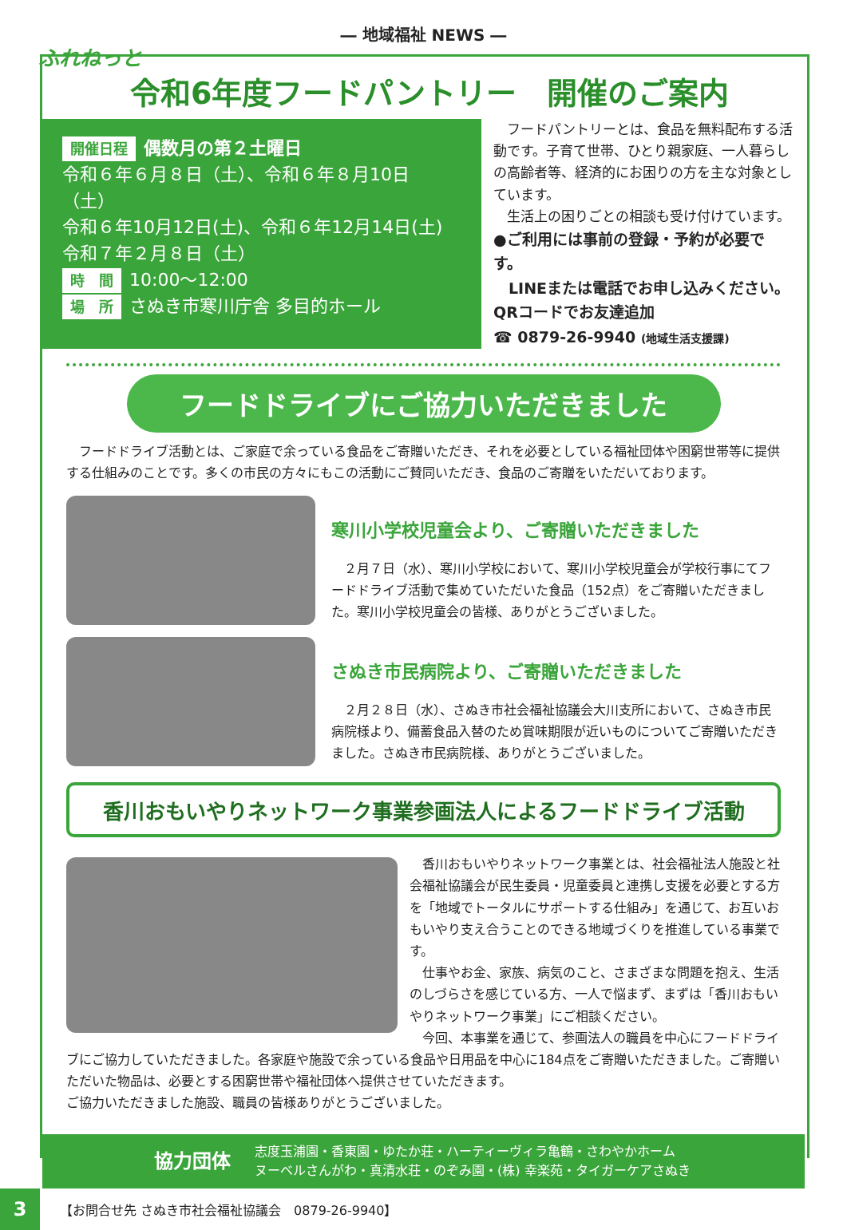― 地域福祉 NEWS ―
ふれねっと
令和6年度フードパントリー　開催のご案内
開催日程 偶数月の第２土曜日
令和６年６月８日（土）、令和６年８月10日（土）
令和６年10月12日(土)、令和６年12月14日(土)
令和７年２月８日（土）
時　間 10:00〜12:00
場　所 さぬき市寒川庁舎 多目的ホール
　フードパントリーとは、食品を無料配布する活動です。子育て世帯、ひとり親家庭、一人暮らしの高齢者等、経済的にお困りの方を主な対象としています。
　生活上の困りごとの相談も受け付けています。
●ご利用には事前の登録・予約が必要です。
　LINEまたは電話でお申し込みください。
QRコードでお友達追加
☎ 0879-26-9940 (地域生活支援課)
フードドライブにご協力いただきました
　フードドライブ活動とは、ご家庭で余っている食品をご寄贈いただき、それを必要としている福祉団体や困窮世帯等に提供する仕組みのことです。多くの市民の方々にもこの活動にご賛同いただき、食品のご寄贈をいただいております。
寒川小学校児童会より、ご寄贈いただきました
　２月７日（水）、寒川小学校において、寒川小学校児童会が学校行事にてフードドライブ活動で集めていただいた食品（152点）をご寄贈いただきました。寒川小学校児童会の皆様、ありがとうございました。
さぬき市民病院より、ご寄贈いただきました
　２月２８日（水）、さぬき市社会福祉協議会大川支所において、さぬき市民病院様より、備蓄食品入替のため賞味期限が近いものについてご寄贈いただきました。さぬき市民病院様、ありがとうございました。
香川おもいやりネットワーク事業参画法人によるフードドライブ活動
　香川おもいやりネットワーク事業とは、社会福祉法人施設と社会福祉協議会が民生委員・児童委員と連携し支援を必要とする方を「地域でトータルにサポートする仕組み」を通じて、お互いおもいやり支え合うことのできる地域づくりを推進している事業です。
　仕事やお金、家族、病気のこと、さまざまな問題を抱え、生活のしづらさを感じている方、一人で悩まず、まずは「香川おもいやりネットワーク事業」にご相談ください。
　今回、本事業を通じて、参画法人の職員を中心にフードドライブにご協力していただきました。各家庭や施設で余っている食品や日用品を中心に184点をご寄贈いただきました。ご寄贈いただいた物品は、必要とする困窮世帯や福祉団体へ提供させていただきます。
ご協力いただきました施設、職員の皆様ありがとうございました。
協力団体
志度玉浦園・香東園・ゆたか荘・ハーティーヴィラ亀鶴・さわやかホーム
ヌーベルさんがわ・真清水荘・のぞみ園・(株) 幸楽苑・タイガーケアさぬき
3
【お問合せ先 さぬき市社会福祉協議会　0879-26-9940】